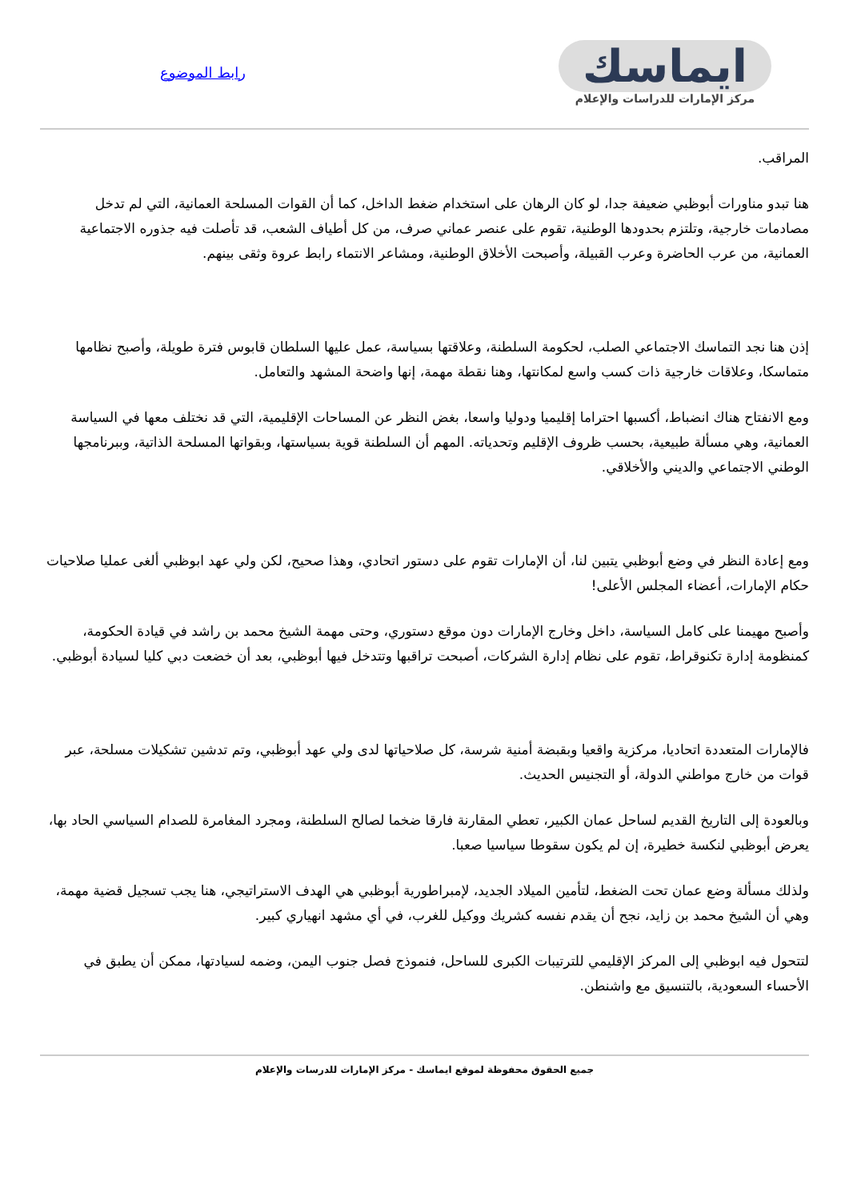ايماسك
مركز الإمارات للدراسات والإعلام
رابط الموضوع
المراقب.
هنا تبدو مناورات أبوظبي ضعيفة جدا، لو كان الرهان على استخدام ضغط الداخل، كما أن القوات المسلحة العمانية، التي لم تدخل مصادمات خارجية، وتلتزم بحدودها الوطنية، تقوم على عنصر عماني صرف، من كل أطياف الشعب، قد تأصلت فيه جذوره الاجتماعية العمانية، من عرب الحاضرة وعرب القبيلة، وأصبحت الأخلاق الوطنية، ومشاعر الانتماء رابط عروة وثقى بينهم.
إذن هنا نجد التماسك الاجتماعي الصلب، لحكومة السلطنة، وعلاقتها بسياسة، عمل عليها السلطان قابوس فترة طويلة، وأصبح نظامها متماسكا، وعلاقات خارجية ذات كسب واسع لمكانتها، وهنا نقطة مهمة، إنها واضحة المشهد والتعامل.
ومع الانفتاح هناك انضباط، أكسبها احتراما إقليميا ودوليا واسعا، بغض النظر عن المساحات الإقليمية، التي قد نختلف معها في السياسة العمانية، وهي مسألة طبيعية، بحسب ظروف الإقليم وتحدياته. المهم أن السلطنة قوية بسياستها، وبقواتها المسلحة الذاتية، وببرنامجها الوطني الاجتماعي والديني والأخلاقي.
ومع إعادة النظر في وضع أبوظبي يتبين لنا، أن الإمارات تقوم على دستور اتحادي، وهذا صحيح، لكن ولي عهد ابوظبي ألغى عمليا صلاحيات حكام الإمارات، أعضاء المجلس الأعلى!
وأصبح مهيمنا على كامل السياسة، داخل وخارج الإمارات دون موقع دستوري، وحتى مهمة الشيخ محمد بن راشد في قيادة الحكومة، كمنظومة إدارة تكنوقراط، تقوم على نظام إدارة الشركات، أصبحت تراقبها وتتدخل فيها أبوظبي، بعد أن خضعت دبي كليا لسيادة أبوظبي.
فالإمارات المتعددة اتحاديا، مركزية واقعيا وبقبضة أمنية شرسة، كل صلاحياتها لدى ولي عهد أبوظبي، وتم تدشين تشكيلات مسلحة، عبر قوات من خارج مواطني الدولة، أو التجنيس الحديث.
وبالعودة إلى التاريخ القديم لساحل عمان الكبير، تعطي المقارنة فارقا ضخما لصالح السلطنة، ومجرد المغامرة للصدام السياسي الحاد بها، يعرض أبوظبي لنكسة خطيرة، إن لم يكون سقوطا سياسيا صعبا.
ولذلك مسألة وضع عمان تحت الضغط، لتأمين الميلاد الجديد، لإمبراطورية أبوظبي هي الهدف الاستراتيجي، هنا يجب تسجيل قضية مهمة، وهي أن الشيخ محمد بن زايد، نجح أن يقدم نفسه كشريك ووكيل للغرب، في أي مشهد انهياري كبير.
لتتحول فيه ابوظبي إلى المركز الإقليمي للترتيبات الكبرى للساحل، فنموذج فصل جنوب اليمن، وضمه لسيادتها، ممكن أن يطبق في الأحساء السعودية، بالتنسيق مع واشنطن.
جميع الحقوق محفوظة لموقع ايماسك - مركز الإمارات للدرسات والإعلام